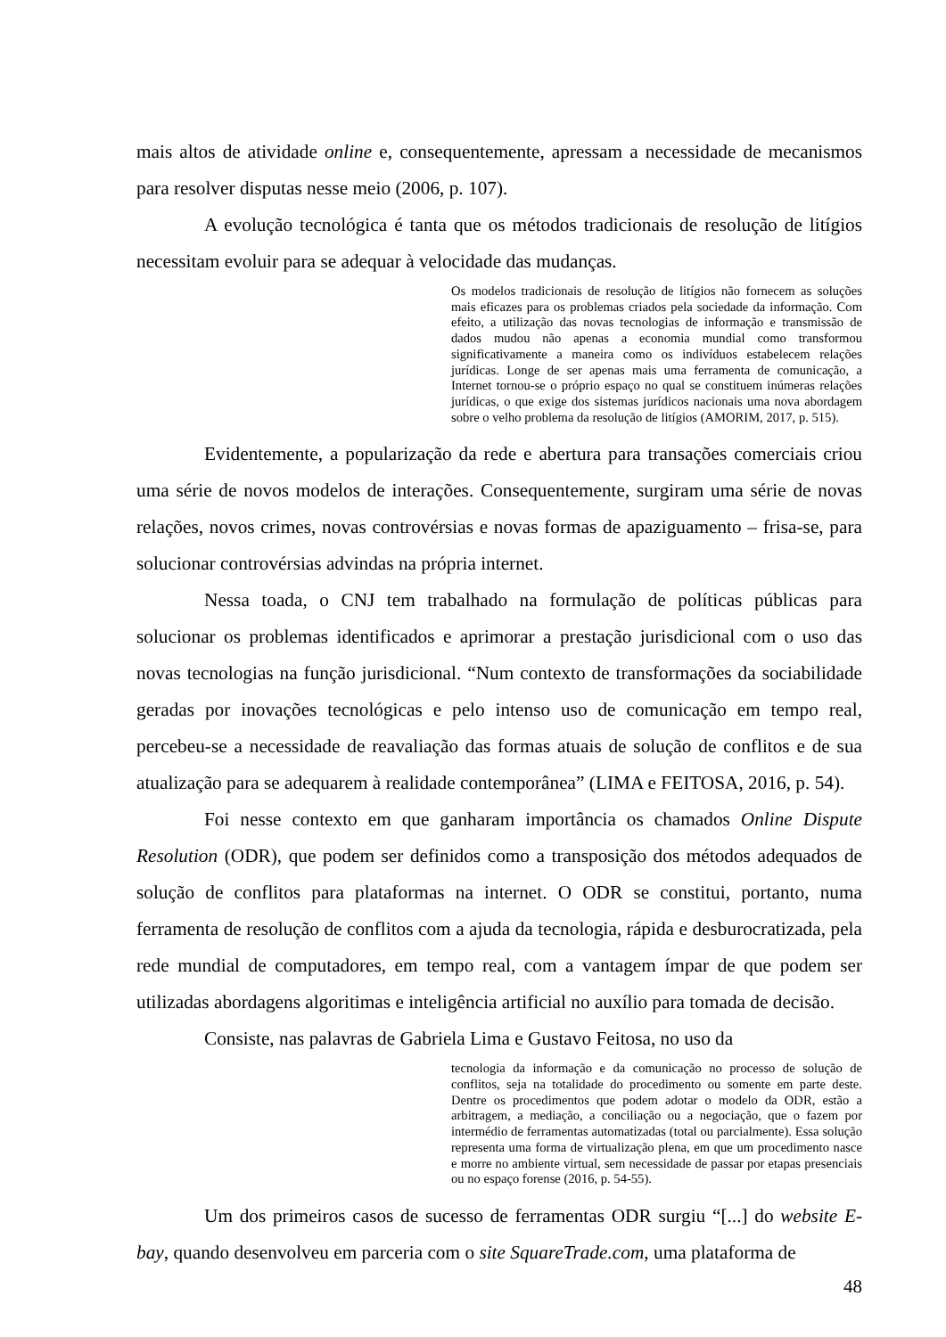mais altos de atividade online e, consequentemente, apressam a necessidade de mecanismos para resolver disputas nesse meio (2006, p. 107).
A evolução tecnológica é tanta que os métodos tradicionais de resolução de litígios necessitam evoluir para se adequar à velocidade das mudanças.
Os modelos tradicionais de resolução de litígios não fornecem as soluções mais eficazes para os problemas criados pela sociedade da informação. Com efeito, a utilização das novas tecnologias de informação e transmissão de dados mudou não apenas a economia mundial como transformou significativamente a maneira como os indivíduos estabelecem relações jurídicas. Longe de ser apenas mais uma ferramenta de comunicação, a Internet tornou-se o próprio espaço no qual se constituem inúmeras relações jurídicas, o que exige dos sistemas jurídicos nacionais uma nova abordagem sobre o velho problema da resolução de litígios (AMORIM, 2017, p. 515).
Evidentemente, a popularização da rede e abertura para transações comerciais criou uma série de novos modelos de interações. Consequentemente, surgiram uma série de novas relações, novos crimes, novas controvérsias e novas formas de apaziguamento – frisa-se, para solucionar controvérsias advindas na própria internet.
Nessa toada, o CNJ tem trabalhado na formulação de políticas públicas para solucionar os problemas identificados e aprimorar a prestação jurisdicional com o uso das novas tecnologias na função jurisdicional. “Num contexto de transformações da sociabilidade geradas por inovações tecnológicas e pelo intenso uso de comunicação em tempo real, percebeu-se a necessidade de reavaliação das formas atuais de solução de conflitos e de sua atualização para se adequarem à realidade contemporânea” (LIMA e FEITOSA, 2016, p. 54).
Foi nesse contexto em que ganharam importância os chamados Online Dispute Resolution (ODR), que podem ser definidos como a transposição dos métodos adequados de solução de conflitos para plataformas na internet. O ODR se constitui, portanto, numa ferramenta de resolução de conflitos com a ajuda da tecnologia, rápida e desburocratizada, pela rede mundial de computadores, em tempo real, com a vantagem ímpar de que podem ser utilizadas abordagens algoritimas e inteligência artificial no auxílio para tomada de decisão.
Consiste, nas palavras de Gabriela Lima e Gustavo Feitosa, no uso da
tecnologia da informação e da comunicação no processo de solução de conflitos, seja na totalidade do procedimento ou somente em parte deste. Dentre os procedimentos que podem adotar o modelo da ODR, estão a arbitragem, a mediação, a conciliação ou a negociação, que o fazem por intermédio de ferramentas automatizadas (total ou parcialmente). Essa solução representa uma forma de virtualização plena, em que um procedimento nasce e morre no ambiente virtual, sem necessidade de passar por etapas presenciais ou no espaço forense (2016, p. 54-55).
Um dos primeiros casos de sucesso de ferramentas ODR surgiu “[...] do website E-bay, quando desenvolveu em parceria com o site SquareTrade.com, uma plataforma de
48